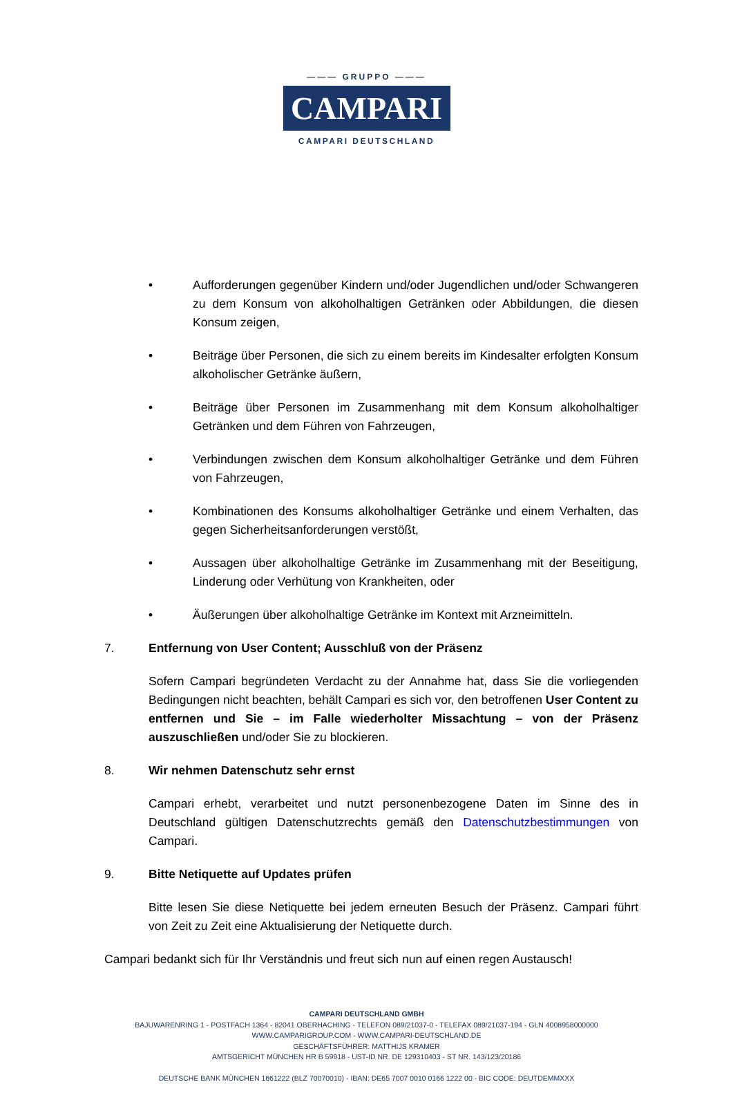——— GRUPPO ———
CAMPARI
CAMPARI DEUTSCHLAND
• Aufforderungen gegenüber Kindern und/oder Jugendlichen und/oder Schwangeren zu dem Konsum von alkoholhaltigen Getränken oder Abbildungen, die diesen Konsum zeigen,
• Beiträge über Personen, die sich zu einem bereits im Kindesalter erfolgten Konsum alkoholischer Getränke äußern,
• Beiträge über Personen im Zusammenhang mit dem Konsum alkoholhaltiger Getränken und dem Führen von Fahrzeugen,
• Verbindungen zwischen dem Konsum alkoholhaltiger Getränke und dem Führen von Fahrzeugen,
• Kombinationen des Konsums alkoholhaltiger Getränke und einem Verhalten, das gegen Sicherheitsanforderungen verstößt,
• Aussagen über alkoholhaltige Getränke im Zusammenhang mit der Beseitigung, Linderung oder Verhütung von Krankheiten, oder
• Äußerungen über alkoholhaltige Getränke im Kontext mit Arzneimitteln.
7. Entfernung von User Content; Ausschluß von der Präsenz
Sofern Campari begründeten Verdacht zu der Annahme hat, dass Sie die vorliegenden Bedingungen nicht beachten, behält Campari es sich vor, den betroffenen User Content zu entfernen und Sie – im Falle wiederholter Missachtung – von der Präsenz auszuschließen und/oder Sie zu blockieren.
8. Wir nehmen Datenschutz sehr ernst
Campari erhebt, verarbeitet und nutzt personenbezogene Daten im Sinne des in Deutschland gültigen Datenschutzrechts gemäß den Datenschutzbestimmungen von Campari.
9. Bitte Netiquette auf Updates prüfen
Bitte lesen Sie diese Netiquette bei jedem erneuten Besuch der Präsenz. Campari führt von Zeit zu Zeit eine Aktualisierung der Netiquette durch.
Campari bedankt sich für Ihr Verständnis und freut sich nun auf einen regen Austausch!
CAMPARI DEUTSCHLAND GMBH
BAJUWARENRING 1 - POSTFACH 1364 - 82041 OBERHACHING - TELEFON 089/21037-0 - TELEFAX 089/21037-194 - GLN 4008958000000
WWW.CAMPARIGROUP.COM - WWW.CAMPARI-DEUTSCHLAND.DE
GESCHÄFTSFÜHRER: MATTHIJS KRAMER
AMTSGERICHT MÜNCHEN HR B 59918 - UST-ID NR. DE 129310403 - ST NR. 143/123/20186
DEUTSCHE BANK MÜNCHEN 1661222 (BLZ 70070010) - IBAN: DE65 7007 0010 0166 1222 00 - BIC CODE: DEUTDEMMXXX